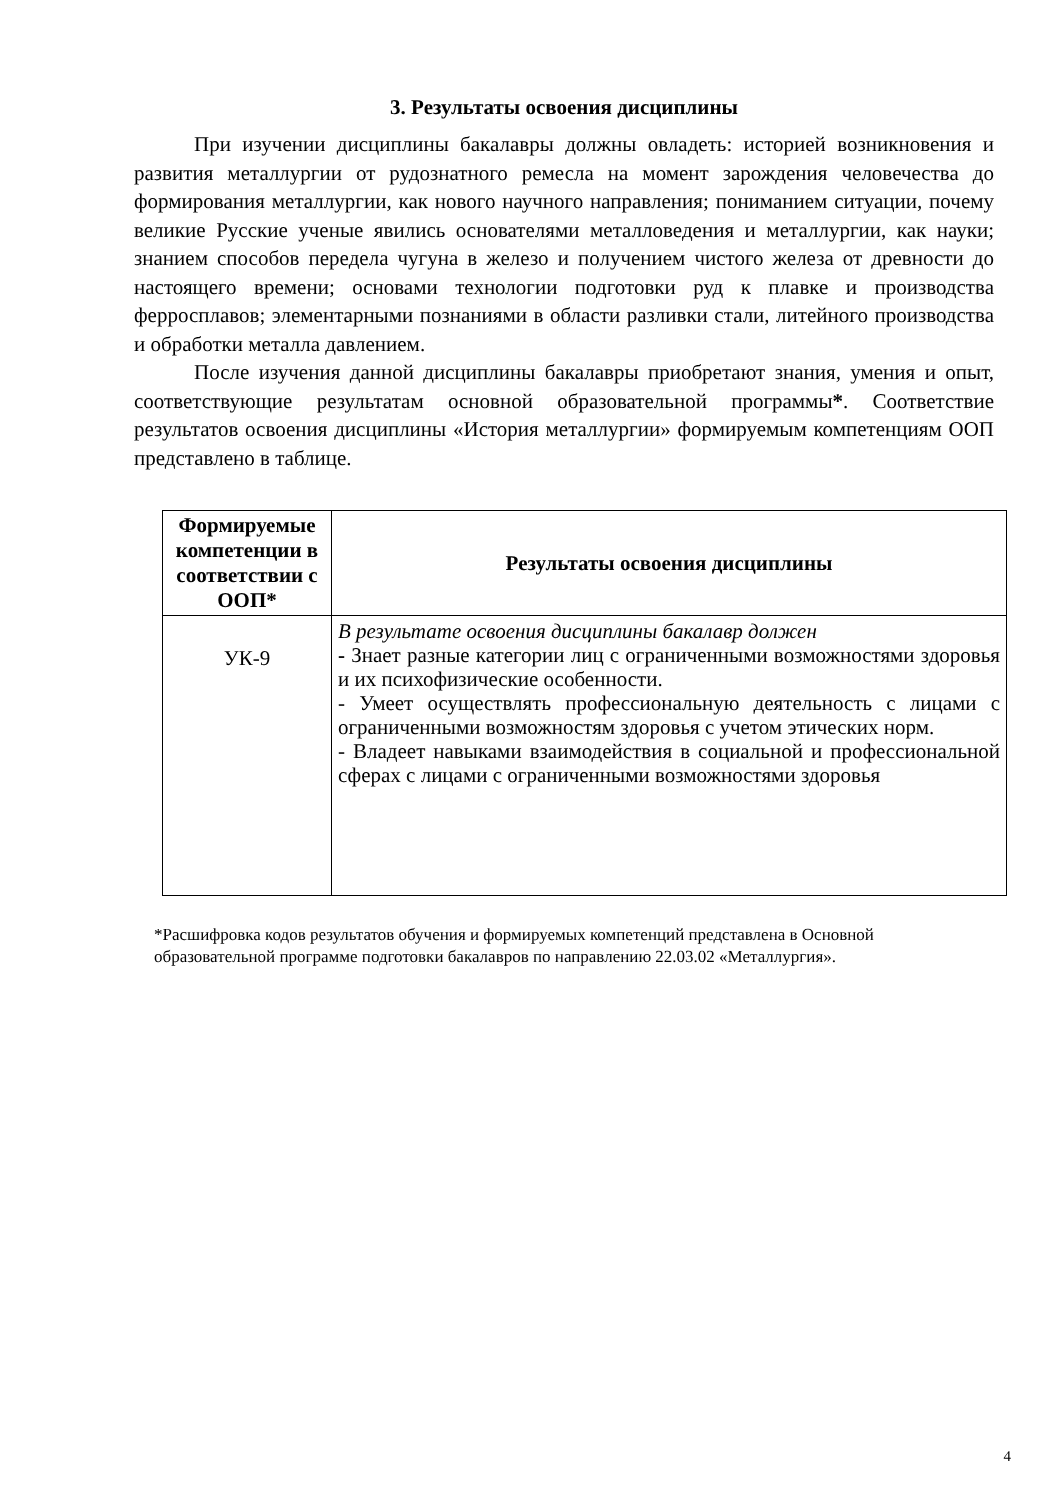3. Результаты освоения дисциплины
При изучении дисциплины бакалавры должны овладеть: историей возникновения и развития металлургии от рудознатного ремесла на момент зарождения человечества до формирования металлургии, как нового научного направления; пониманием ситуации, почему великие Русские ученые явились основателями металловедения и металлургии, как науки; знанием способов передела чугуна в железо и получением чистого железа от древности до настоящего времени; основами технологии подготовки руд к плавке и производства ферросплавов; элементарными познаниями в области разливки стали, литейного производства и обработки металла давлением.
После изучения данной дисциплины бакалавры приобретают знания, умения и опыт, соответствующие результатам основной образовательной программы*. Соответствие результатов освоения дисциплины «История металлургии» формируемым компетенциям ООП представлено в таблице.
| Формируемые компетенции в соответствии с ООП* | Результаты освоения дисциплины |
| --- | --- |
| УК-9 | В результате освоения дисциплины бакалавр должен - Знает разные категории лиц с ограниченными возможностями здоровья и их психофизические особенности. - Умеет осуществлять профессиональную деятельность с лицами с ограниченными возможностям здоровья с учетом этических норм. - Владеет навыками взаимодействия в социальной и профессиональной сферах с лицами с ограниченными возможностями здоровья |
*Расшифровка кодов результатов обучения и формируемых компетенций представлена в Основной образовательной программе подготовки бакалавров по направлению 22.03.02 «Металлургия».
4